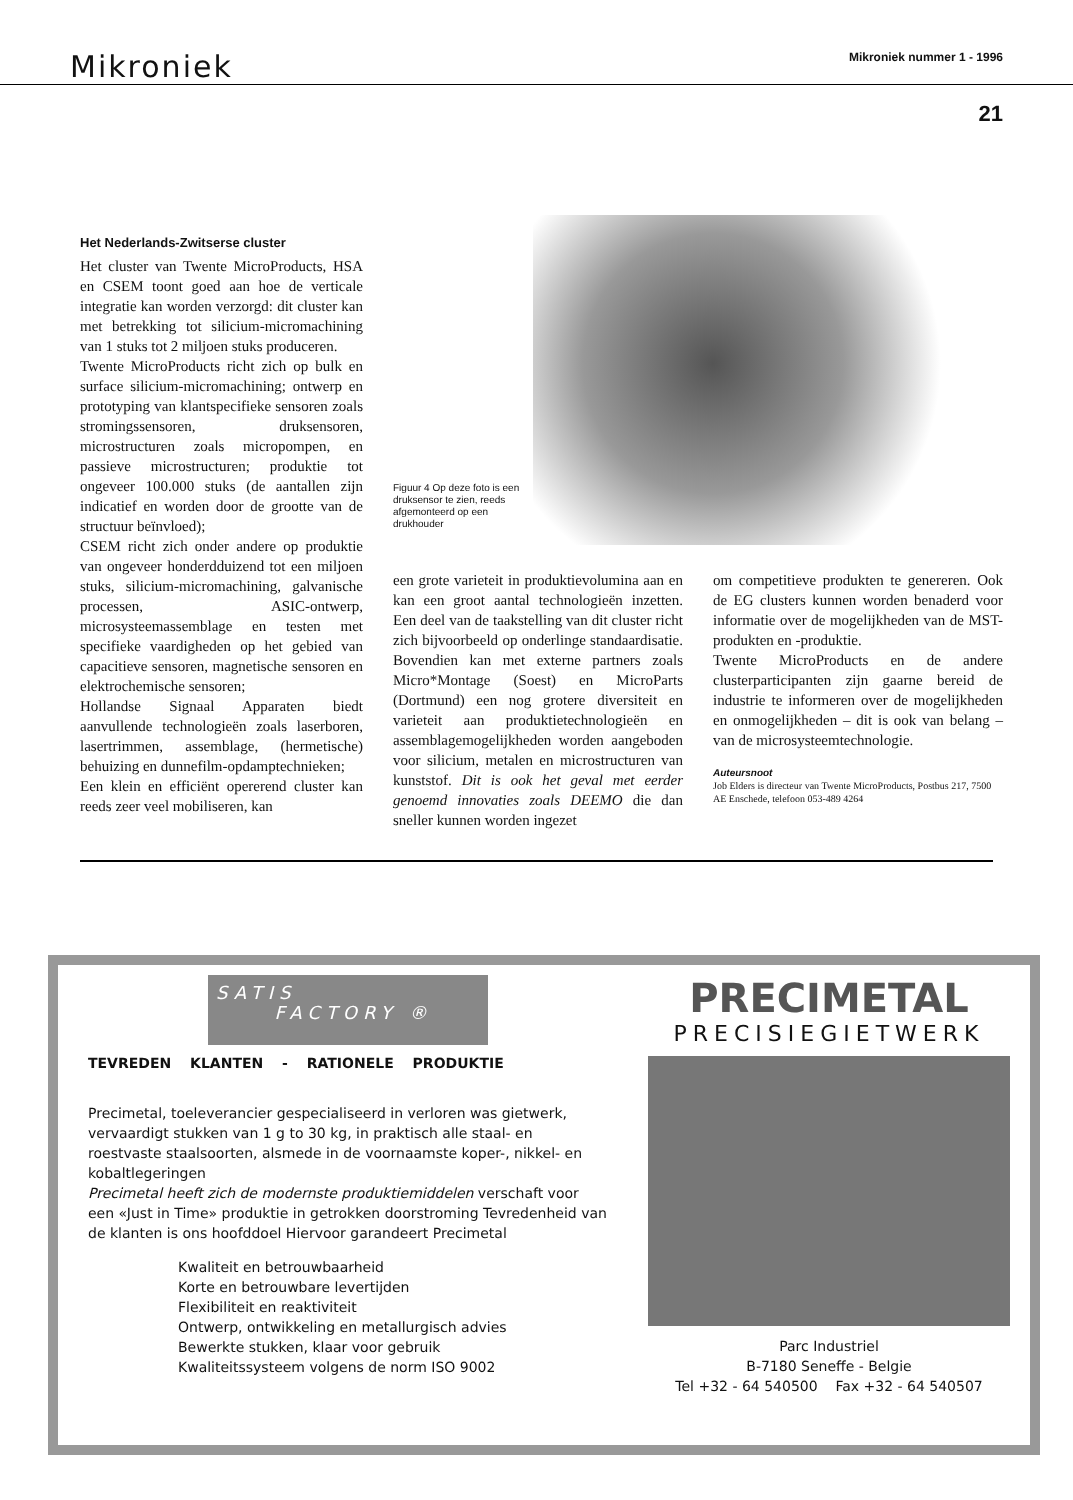Mikroniek
Mikroniek nummer 1 - 1996
21
Het Nederlands-Zwitserse cluster
Het cluster van Twente MicroProducts, HSA en CSEM toont goed aan hoe de verticale integratie kan worden verzorgd: dit cluster kan met betrekking tot silicium-micromachining van 1 stuks tot 2 miljoen stuks produceren.
Twente MicroProducts richt zich op bulk en surface silicium-micromachining; ontwerp en prototyping van klantspecifieke sensoren zoals stromingssensoren, druksensoren, microstructuren zoals micropompen, en passieve microstructuren; produktie tot ongeveer 100.000 stuks (de aantallen zijn indicatief en worden door de grootte van de structuur beïnvloed);
CSEM richt zich onder andere op produktie van ongeveer honderdduizend tot een miljoen stuks, silicium-micromachining, galvanische processen, ASIC-ontwerp, microsysteemassemblage en testen met specifieke vaardigheden op het gebied van capacitieve sensoren, magnetische sensoren en elektrochemische sensoren;
Hollandse Signaal Apparaten biedt aanvullende technologieën zoals laserboren, lasertrimmen, assemblage, (hermetische) behuizing en dunnefilm-opdamptechnieken;
Een klein en efficiënt opererend cluster kan reeds zeer veel mobiliseren, kan
Figuur 4 Op deze foto is een druksensor te zien, reeds afgemonteerd op een drukhouder
een grote varieteit in produktievolumina aan en kan een groot aantal technologieën inzetten. Een deel van de taakstelling van dit cluster richt zich bijvoorbeeld op onderlinge standaardisatie. Bovendien kan met externe partners zoals Micro*Montage (Soest) en MicroParts (Dortmund) een nog grotere diversiteit en varieteit aan produktietechnologieën en assemblagemogelijkheden worden aangeboden voor silicium, metalen en microstructuren van kunststof. Dit is ook het geval met eerder genoemd innovaties zoals DEEMO die dan sneller kunnen worden ingezet
om competitieve produkten te genereren. Ook de EG clusters kunnen worden benaderd voor informatie over de mogelijkheden van de MST-produkten en -produktie.
Twente MicroProducts en de andere clusterparticipanten zijn gaarne bereid de industrie te informeren over de mogelijkheden en onmogelijkheden – dit is ook van belang – van de microsysteemtechnologie.
Auteursnoot
Job Elders is directeur van Twente MicroProducts, Postbus 217, 7500 AE Enschede, telefoon 053-489 4264
SATIS
FACTORY ®
TEVREDEN KLANTEN - RATIONELE PRODUKTIE
Precimetal, toeleverancier gespecialiseerd in verloren was gietwerk, vervaardigt stukken van 1 g to 30 kg, in praktisch alle staal- en roestvaste staalsoorten, alsmede in de voornaamste koper-, nikkel- en kobaltlegeringen
Precimetal heeft zich de modernste produktiemiddelen verschaft voor een «Just in Time» produktie in getrokken doorstroming Tevredenheid van de klanten is ons hoofddoel Hiervoor garandeert Precimetal
Kwaliteit en betrouwbaarheid
Korte en betrouwbare levertijden
Flexibiliteit en reaktiviteit
Ontwerp, ontwikkeling en metallurgisch advies
Bewerkte stukken, klaar voor gebruik
Kwaliteitssysteem volgens de norm ISO 9002
PRECIMETAL
PRECISIEGIETWERK
Parc Industriel
B-7180 Seneffe - Belgie
Tel +32 - 64 540500 Fax +32 - 64 540507